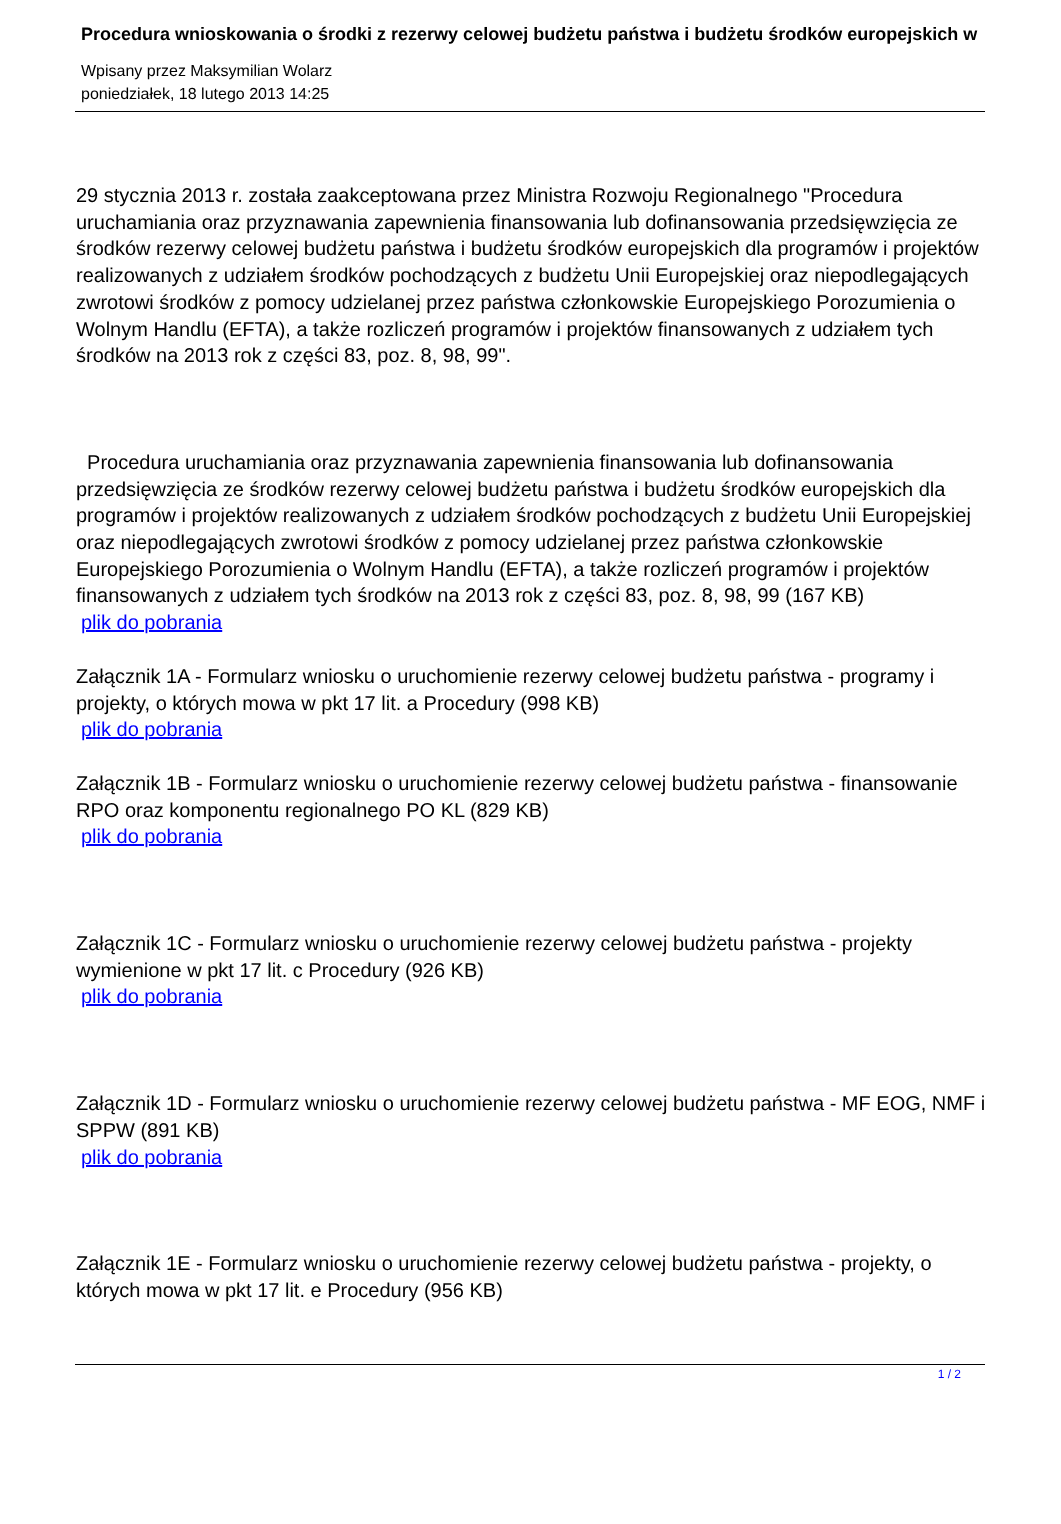Procedura wnioskowania o środki z rezerwy celowej budżetu państwa i budżetu środków europejskich w
Wpisany przez Maksymilian Wolarz
poniedziałek, 18 lutego 2013 14:25
29 stycznia 2013 r. została zaakceptowana przez Ministra Rozwoju Regionalnego "Procedura uruchamiania oraz przyznawania zapewnienia finansowania lub dofinansowania przedsięwzięcia ze środków rezerwy celowej budżetu państwa i budżetu środków europejskich dla programów i projektów realizowanych z udziałem środków pochodzących z budżetu Unii Europejskiej oraz niepodlegających zwrotowi środków z pomocy udzielanej przez państwa członkowskie Europejskiego Porozumienia o Wolnym Handlu (EFTA), a także rozliczeń programów i projektów finansowanych z udziałem tych środków na 2013 rok z części 83, poz. 8, 98, 99".
Procedura uruchamiania oraz przyznawania zapewnienia finansowania lub dofinansowania przedsięwzięcia ze środków rezerwy celowej budżetu państwa i budżetu środków europejskich dla programów i projektów realizowanych z udziałem środków pochodzących z budżetu Unii Europejskiej oraz niepodlegających zwrotowi środków z pomocy udzielanej przez państwa członkowskie Europejskiego Porozumienia o Wolnym Handlu (EFTA), a także rozliczeń programów i projektów finansowanych z udziałem tych środków na 2013 rok z części 83, poz. 8, 98, 99 (167 KB)
plik do pobrania
Załącznik 1A - Formularz wniosku o uruchomienie rezerwy celowej budżetu państwa - programy i projekty, o których mowa w pkt 17 lit. a Procedury (998 KB)
plik do pobrania
Załącznik 1B - Formularz wniosku o uruchomienie rezerwy celowej budżetu państwa - finansowanie RPO oraz komponentu regionalnego PO KL (829 KB)
plik do pobrania
Załącznik 1C - Formularz wniosku o uruchomienie rezerwy celowej budżetu państwa - projekty wymienione w pkt 17 lit. c Procedury (926 KB)
plik do pobrania
Załącznik 1D - Formularz wniosku o uruchomienie rezerwy celowej budżetu państwa - MF EOG, NMF i SPPW (891 KB)
plik do pobrania
Załącznik 1E - Formularz wniosku o uruchomienie rezerwy celowej budżetu państwa - projekty, o których mowa w pkt 17 lit. e Procedury (956 KB)
1 / 2